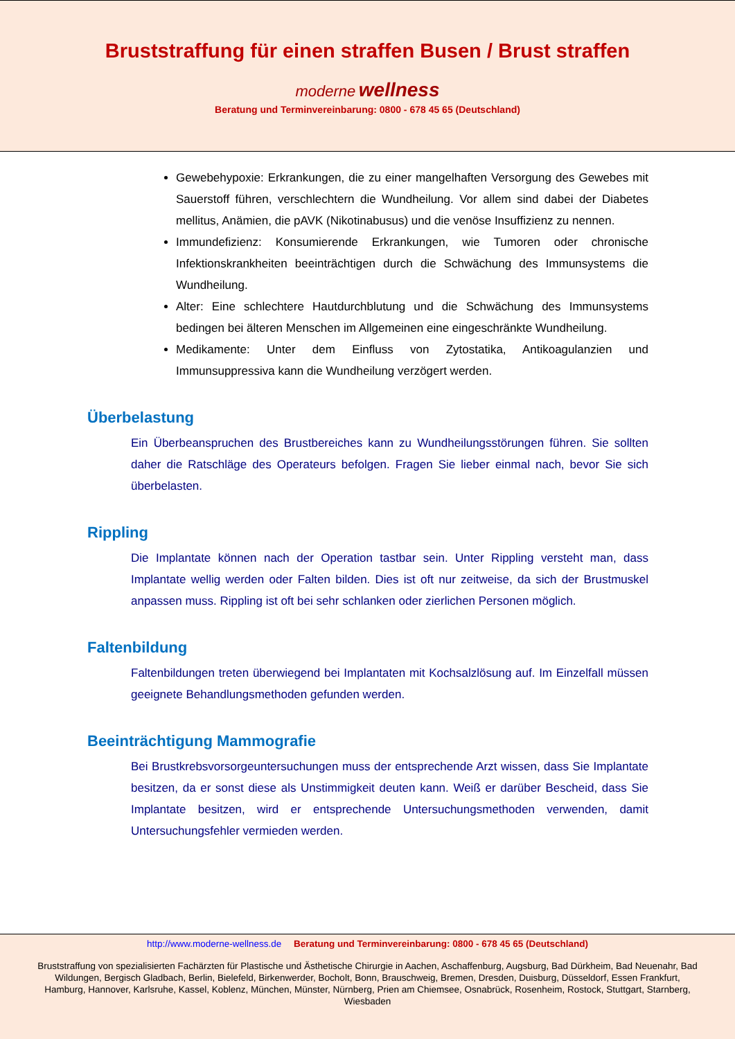Bruststraffung für einen straffen Busen / Brust straffen
moderne wellness
Beratung und Terminvereinbarung: 0800 - 678 45 65 (Deutschland)
Gewebehypoxie: Erkrankungen, die zu einer mangelhaften Versorgung des Gewebes mit Sauerstoff führen, verschlechtern die Wundheilung. Vor allem sind dabei der Diabetes mellitus, Anämien, die pAVK (Nikotinabusus) und die venöse Insuffizienz zu nennen.
Immundefizienz: Konsumierende Erkrankungen, wie Tumoren oder chronische Infektionskrankheiten beeinträchtigen durch die Schwächung des Immunsystems die Wundheilung.
Alter: Eine schlechtere Hautdurchblutung und die Schwächung des Immunsystems bedingen bei älteren Menschen im Allgemeinen eine eingeschränkte Wundheilung.
Medikamente: Unter dem Einfluss von Zytostatika, Antikoagulanzien und Immunsuppressiva kann die Wundheilung verzögert werden.
Überbelastung
Ein Überbeanspruchen des Brustbereiches kann zu Wundheilungsstörungen führen. Sie sollten daher die Ratschläge des Operateurs befolgen. Fragen Sie lieber einmal nach, bevor Sie sich überbelasten.
Rippling
Die Implantate können nach der Operation tastbar sein. Unter Rippling versteht man, dass Implantate wellig werden oder Falten bilden. Dies ist oft nur zeitweise, da sich der Brustmuskel anpassen muss. Rippling ist oft bei sehr schlanken oder zierlichen Personen möglich.
Faltenbildung
Faltenbildungen treten überwiegend bei Implantaten mit Kochsalzlösung auf. Im Einzelfall müssen geeignete Behandlungsmethoden gefunden werden.
Beeinträchtigung Mammografie
Bei Brustkrebsvorsorgeuntersuchungen muss der entsprechende Arzt wissen, dass Sie Implantate besitzen, da er sonst diese als Unstimmigkeit deuten kann. Weiß er darüber Bescheid, dass Sie Implantate besitzen, wird er entsprechende Untersuchungsmethoden verwenden, damit Untersuchungsfehler vermieden werden.
http://www.moderne-wellness.de Beratung und Terminvereinbarung: 0800 - 678 45 65 (Deutschland)
Bruststraffung von spezialisierten Fachärzten für Plastische und Ästhetische Chirurgie in Aachen, Aschaffenburg, Augsburg, Bad Dürkheim, Bad Neuenahr, Bad Wildungen, Bergisch Gladbach, Berlin, Bielefeld, Birkenwerder, Bocholt, Bonn, Brauschweig, Bremen, Dresden, Duisburg, Düsseldorf, Essen Frankfurt, Hamburg, Hannover, Karlsruhe, Kassel, Koblenz, München, Münster, Nürnberg, Prien am Chiemsee, Osnabrück, Rosenheim, Rostock, Stuttgart, Starnberg, Wiesbaden